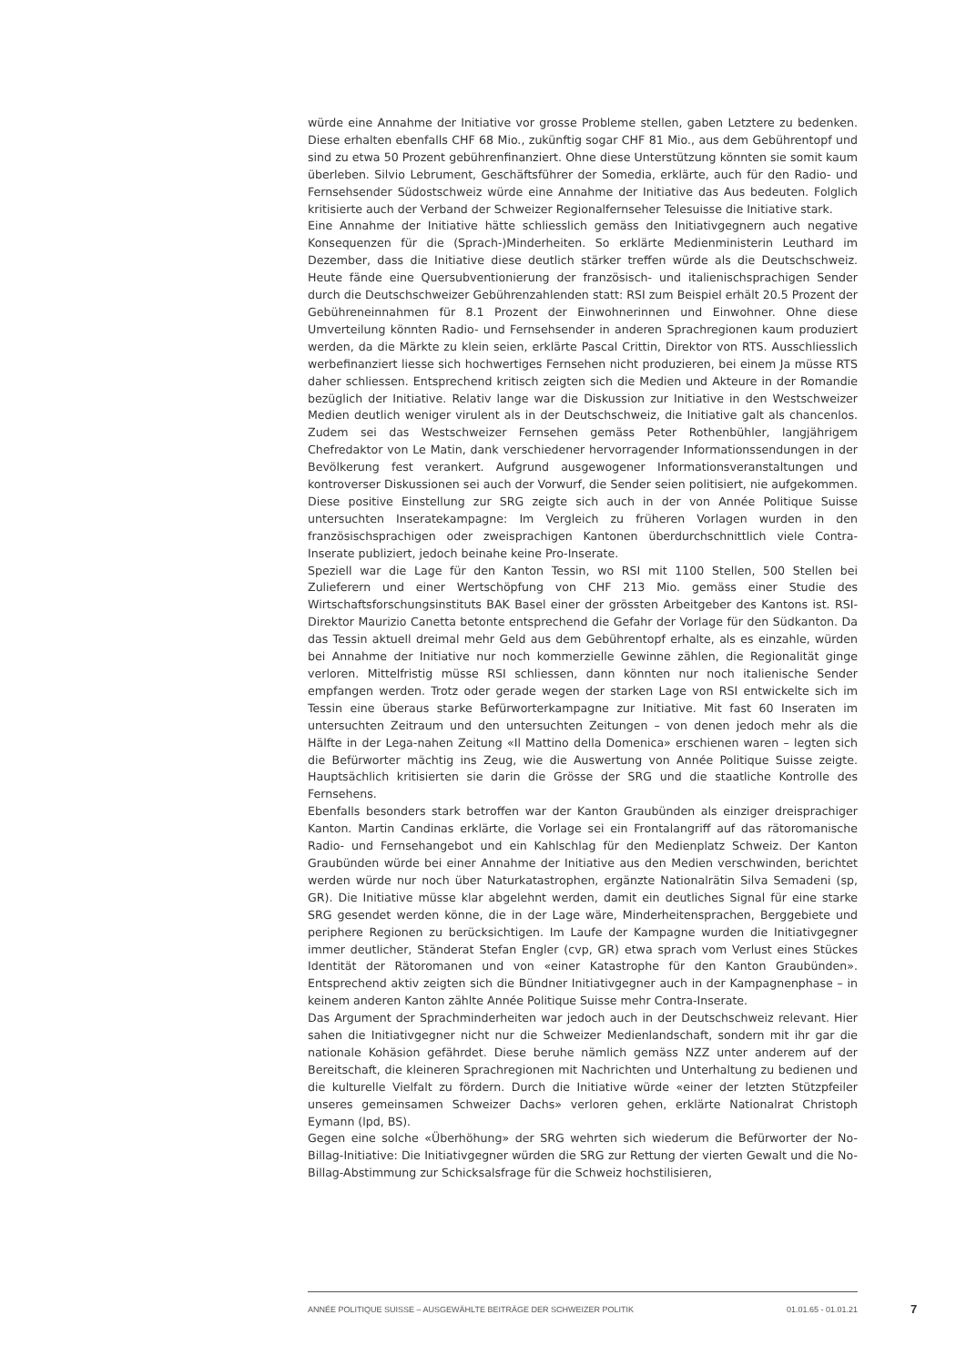würde eine Annahme der Initiative vor grosse Probleme stellen, gaben Letztere zu bedenken. Diese erhalten ebenfalls CHF 68 Mio., zukünftig sogar CHF 81 Mio., aus dem Gebührentopf und sind zu etwa 50 Prozent gebührenfinanziert. Ohne diese Unterstützung könnten sie somit kaum überleben. Silvio Lebrument, Geschäftsführer der Somedia, erklärte, auch für den Radio- und Fernsehsender Südostschweiz würde eine Annahme der Initiative das Aus bedeuten. Folglich kritisierte auch der Verband der Schweizer Regionalfernseher Telesuisse die Initiative stark.
Eine Annahme der Initiative hätte schliesslich gemäss den Initiativgegnern auch negative Konsequenzen für die (Sprach-)Minderheiten. So erklärte Medienministerin Leuthard im Dezember, dass die Initiative diese deutlich stärker treffen würde als die Deutschschweiz. Heute fände eine Quersubventionierung der französisch- und italienischsprachigen Sender durch die Deutschschweizer Gebührenzahlenden statt: RSI zum Beispiel erhält 20.5 Prozent der Gebühreneinnahmen für 8.1 Prozent der Einwohnerinnen und Einwohner. Ohne diese Umverteilung könnten Radio- und Fernsehsender in anderen Sprachregionen kaum produziert werden, da die Märkte zu klein seien, erklärte Pascal Crittin, Direktor von RTS. Ausschliesslich werbefinanziert liesse sich hochwertiges Fernsehen nicht produzieren, bei einem Ja müsse RTS daher schliessen. Entsprechend kritisch zeigten sich die Medien und Akteure in der Romandie bezüglich der Initiative. Relativ lange war die Diskussion zur Initiative in den Westschweizer Medien deutlich weniger virulent als in der Deutschschweiz, die Initiative galt als chancenlos. Zudem sei das Westschweizer Fernsehen gemäss Peter Rothenbühler, langjährigem Chefredaktor von Le Matin, dank verschiedener hervorragender Informationssendungen in der Bevölkerung fest verankert. Aufgrund ausgewogener Informationsveranstaltungen und kontroverser Diskussionen sei auch der Vorwurf, die Sender seien politisiert, nie aufgekommen. Diese positive Einstellung zur SRG zeigte sich auch in der von Année Politique Suisse untersuchten Inseratekampagne: Im Vergleich zu früheren Vorlagen wurden in den französischsprachigen oder zweisprachigen Kantonen überdurchschnittlich viele Contra-Inserate publiziert, jedoch beinahe keine Pro-Inserate.
Speziell war die Lage für den Kanton Tessin, wo RSI mit 1100 Stellen, 500 Stellen bei Zulieferern und einer Wertschöpfung von CHF 213 Mio. gemäss einer Studie des Wirtschaftsforschungsinstituts BAK Basel einer der grössten Arbeitgeber des Kantons ist. RSI-Direktor Maurizio Canetta betonte entsprechend die Gefahr der Vorlage für den Südkanton. Da das Tessin aktuell dreimal mehr Geld aus dem Gebührentopf erhalte, als es einzahle, würden bei Annahme der Initiative nur noch kommerzielle Gewinne zählen, die Regionalität ginge verloren. Mittelfristig müsse RSI schliessen, dann könnten nur noch italienische Sender empfangen werden. Trotz oder gerade wegen der starken Lage von RSI entwickelte sich im Tessin eine überaus starke Befürworterkampagne zur Initiative. Mit fast 60 Inseraten im untersuchten Zeitraum und den untersuchten Zeitungen – von denen jedoch mehr als die Hälfte in der Lega-nahen Zeitung «Il Mattino della Domenica» erschienen waren – legten sich die Befürworter mächtig ins Zeug, wie die Auswertung von Année Politique Suisse zeigte. Hauptsächlich kritisierten sie darin die Grösse der SRG und die staatliche Kontrolle des Fernsehens.
Ebenfalls besonders stark betroffen war der Kanton Graubünden als einziger dreisprachiger Kanton. Martin Candinas erklärte, die Vorlage sei ein Frontalangriff auf das rätoromanische Radio- und Fernsehangebot und ein Kahlschlag für den Medienplatz Schweiz. Der Kanton Graubünden würde bei einer Annahme der Initiative aus den Medien verschwinden, berichtet werden würde nur noch über Naturkatastrophen, ergänzte Nationalrätin Silva Semadeni (sp, GR). Die Initiative müsse klar abgelehnt werden, damit ein deutliches Signal für eine starke SRG gesendet werden könne, die in der Lage wäre, Minderheitensprachen, Berggebiete und periphere Regionen zu berücksichtigen. Im Laufe der Kampagne wurden die Initiativgegner immer deutlicher, Ständerat Stefan Engler (cvp, GR) etwa sprach vom Verlust eines Stückes Identität der Rätoromanen und von «einer Katastrophe für den Kanton Graubünden». Entsprechend aktiv zeigten sich die Bündner Initiativgegner auch in der Kampagnenphase – in keinem anderen Kanton zählte Année Politique Suisse mehr Contra-Inserate.
Das Argument der Sprachminderheiten war jedoch auch in der Deutschschweiz relevant. Hier sahen die Initiativgegner nicht nur die Schweizer Medienlandschaft, sondern mit ihr gar die nationale Kohäsion gefährdet. Diese beruhe nämlich gemäss NZZ unter anderem auf der Bereitschaft, die kleineren Sprachregionen mit Nachrichten und Unterhaltung zu bedienen und die kulturelle Vielfalt zu fördern. Durch die Initiative würde «einer der letzten Stützpfeiler unseres gemeinsamen Schweizer Dachs» verloren gehen, erklärte Nationalrat Christoph Eymann (lpd, BS).
Gegen eine solche «Überhöhung» der SRG wehrten sich wiederum die Befürworter der No-Billag-Initiative: Die Initiativgegner würden die SRG zur Rettung der vierten Gewalt und die No-Billag-Abstimmung zur Schicksalsfrage für die Schweiz hochstilisieren,
ANNÉE POLITIQUE SUISSE – AUSGEWÄHLTE BEITRÄGE DER SCHWEIZER POLITIK 01.01.65 - 01.01.21
7